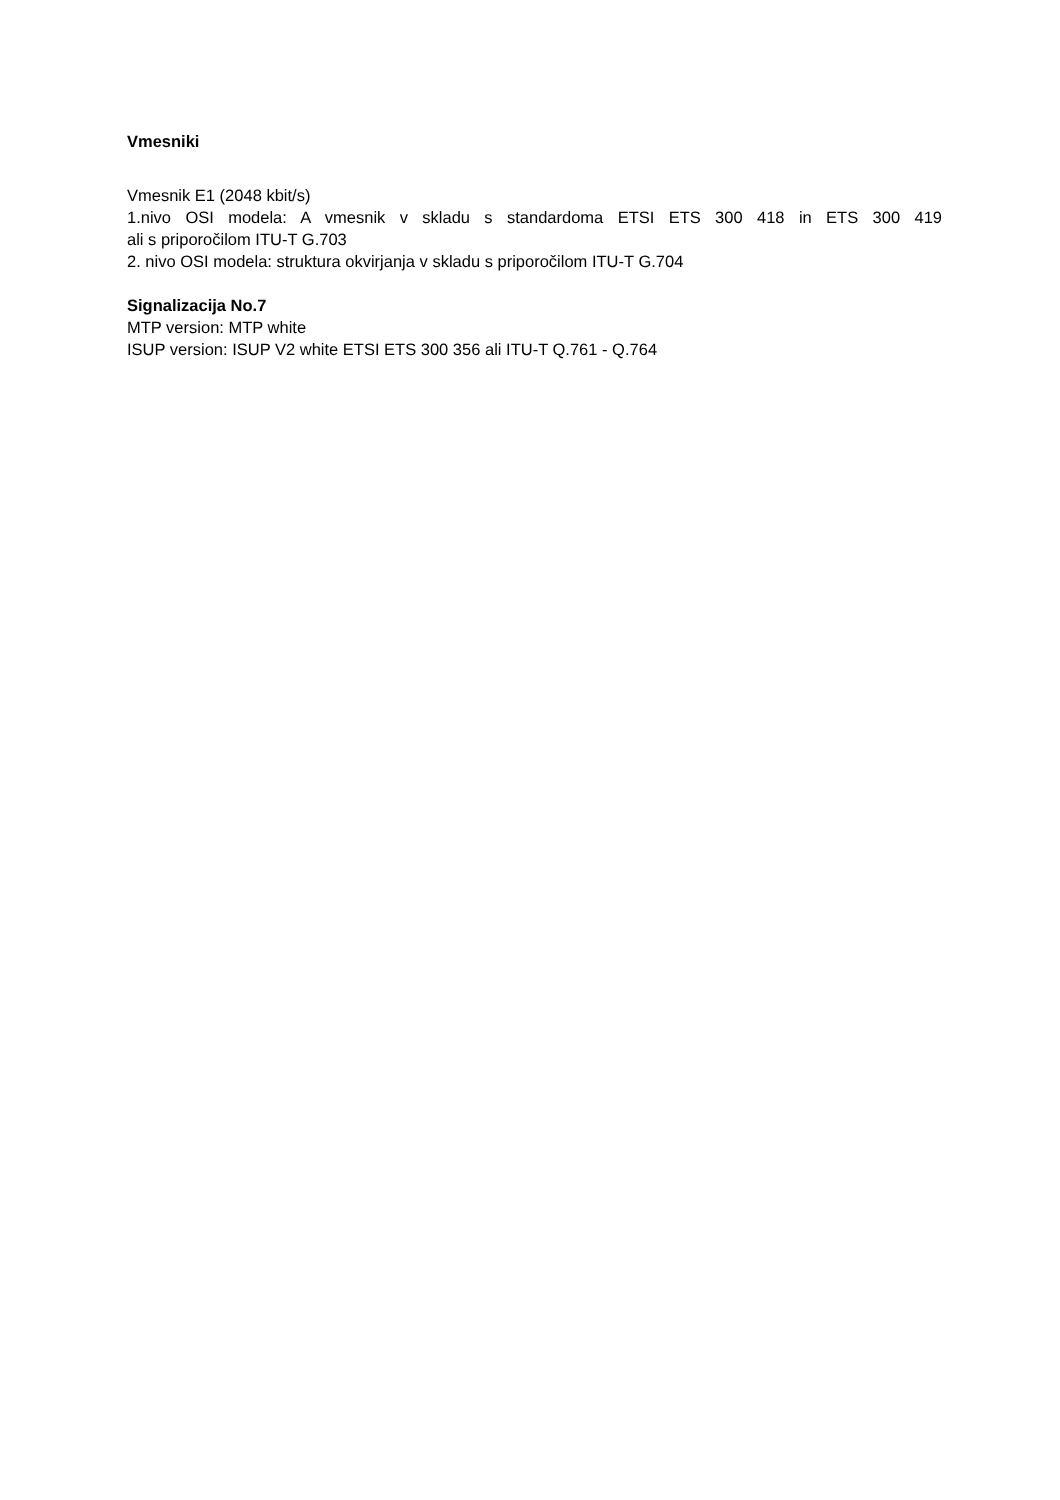Vmesniki
Vmesnik E1 (2048 kbit/s)
1.nivo OSI modela: A vmesnik v skladu s standardoma ETSI ETS 300 418 in ETS 300 419
ali s priporočilom ITU-T G.703
2. nivo OSI modela: struktura okvirjanja v skladu s priporočilom ITU-T G.704
Signalizacija No.7
MTP version: MTP white
ISUP version: ISUP V2 white ETSI ETS 300 356 ali ITU-T Q.761 - Q.764